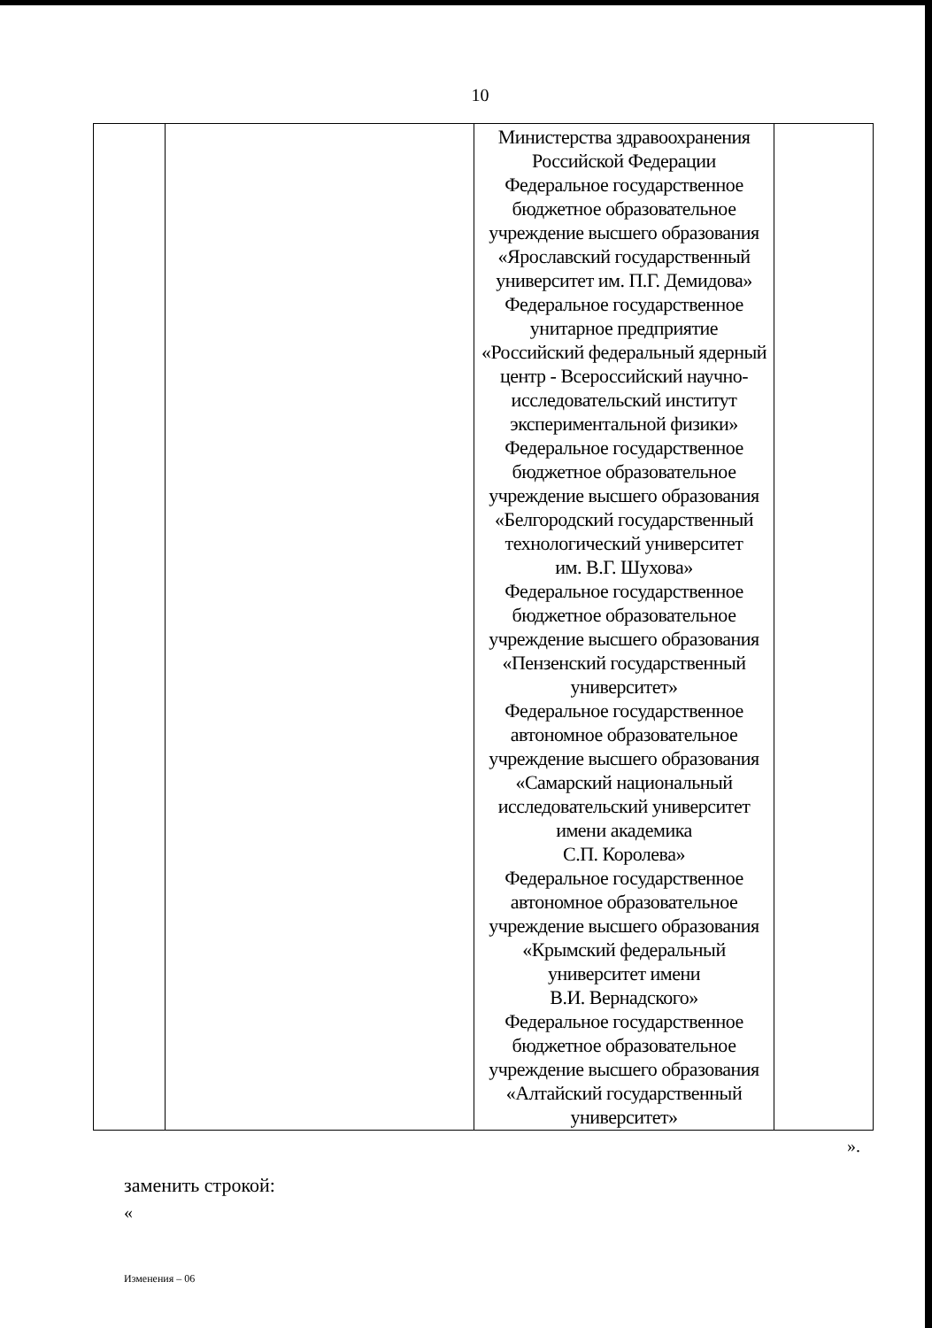10
| | | Министерства здравоохранения Российской Федерации Федеральное государственное бюджетное образовательное учреждение высшего образования «Ярославский государственный университет им. П.Г. Демидова» Федеральное государственное унитарное предприятие «Российский федеральный ядерный центр - Всероссийский научно- исследовательский институт экспериментальной физики» Федеральное государственное бюджетное образовательное учреждение высшего образования «Белгородский государственный технологический университет им. В.Г. Шухова» Федеральное государственное бюджетное образовательное учреждение высшего образования «Пензенский государственный университет» Федеральное государственное автономное образовательное учреждение высшего образования «Самарский национальный исследовательский университет имени академика С.П. Королева» Федеральное государственное автономное образовательное учреждение высшего образования «Крымский федеральный университет имени В.И. Вернадского» Федеральное государственное бюджетное образовательное учреждение высшего образования «Алтайский государственный университет» | |
».
заменить строкой:
«
Изменения – 06